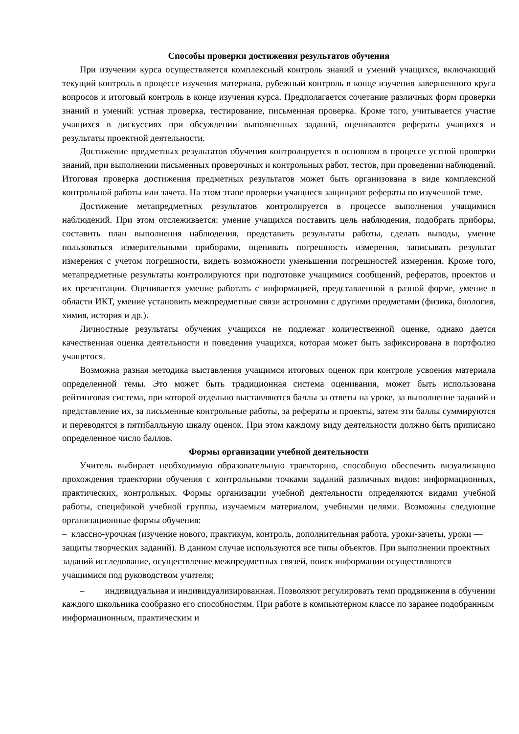Способы проверки достижения результатов обучения
При изучении курса осуществляется комплексный контроль знаний и умений учащихся, включающий текущий контроль в процессе изучения материала, рубежный контроль в конце изучения завершенного круга вопросов и итоговый контроль в конце изучения курса. Предполагается сочетание различных форм проверки знаний и умений: устная проверка, тестирование, письменная проверка. Кроме того, учитывается участие учащихся в дискуссиях при обсуждении выполненных заданий, оцениваются рефераты учащихся и результаты проектной деятельности.
Достижение предметных результатов обучения контролируется в основном в процессе устной проверки знаний, при выполнении письменных проверочных и контрольных работ, тестов, при проведении наблюдений. Итоговая проверка достижения предметных результатов может быть организована в виде комплексной контрольной работы или зачета. На этом этапе проверки учащиеся защищают рефераты по изученной теме.
Достижение метапредметных результатов контролируется в процессе выполнения учащимися наблюдений. При этом отслеживается: умение учащихся поставить цель наблюдения, подобрать приборы, составить план выполнения наблюдения, представить результаты работы, сделать выводы, умение пользоваться измерительными приборами, оценивать погрешность измерения, записывать результат измерения с учетом погрешности, видеть возможности уменьшения погрешностей измерения. Кроме того, метапредметные результаты контролируются при подготовке учащимися сообщений, рефератов, проектов и их презентации. Оценивается умение работать с информацией, представленной в разной форме, умение в области ИКТ, умение установить межпредметные связи астрономии с другими предметами (физика, биология, химия, история и др.).
Личностные результаты обучения учащихся не подлежат количественной оценке, однако дается качественная оценка деятельности и поведения учащихся, которая может быть зафиксирована в портфолио учащегося.
Возможна разная методика выставления учащимся итоговых оценок при контроле усвоения материала определенной темы. Это может быть традиционная система оценивания, может быть использована рейтинговая система, при которой отдельно выставляются баллы за ответы на уроке, за выполнение заданий и представление их, за письменные контрольные работы, за рефераты и проекты, затем эти баллы суммируются и переводятся в пятибалльную шкалу оценок. При этом каждому виду деятельности должно быть приписано определенное число баллов.
Формы организации учебной деятельности
Учитель выбирает необходимую образовательную траекторию, способную обеспечить визуализацию прохождения траектории обучения с контрольными точками заданий различных видов: информационных, практических, контрольных. Формы организации учебной деятельности определяются видами учебной работы, спецификой учебной группы, изучаемым материалом, учебными целями. Возможны следующие организационные формы обучения:
– классно-урочная (изучение нового, практикум, контроль, дополнительная работа, уроки-зачеты, уроки — защиты творческих заданий). В данном случае используются все типы объектов. При выполнении проектных заданий исследование, осуществление межпредметных связей, поиск информации осуществляются учащимися под руководством учителя;
– индивидуальная и индивидуализированная. Позволяют регулировать темп продвижения в обучении каждого школьника сообразно его способностям. При работе в компьютерном классе по заранее подобранным информационным, практическим и